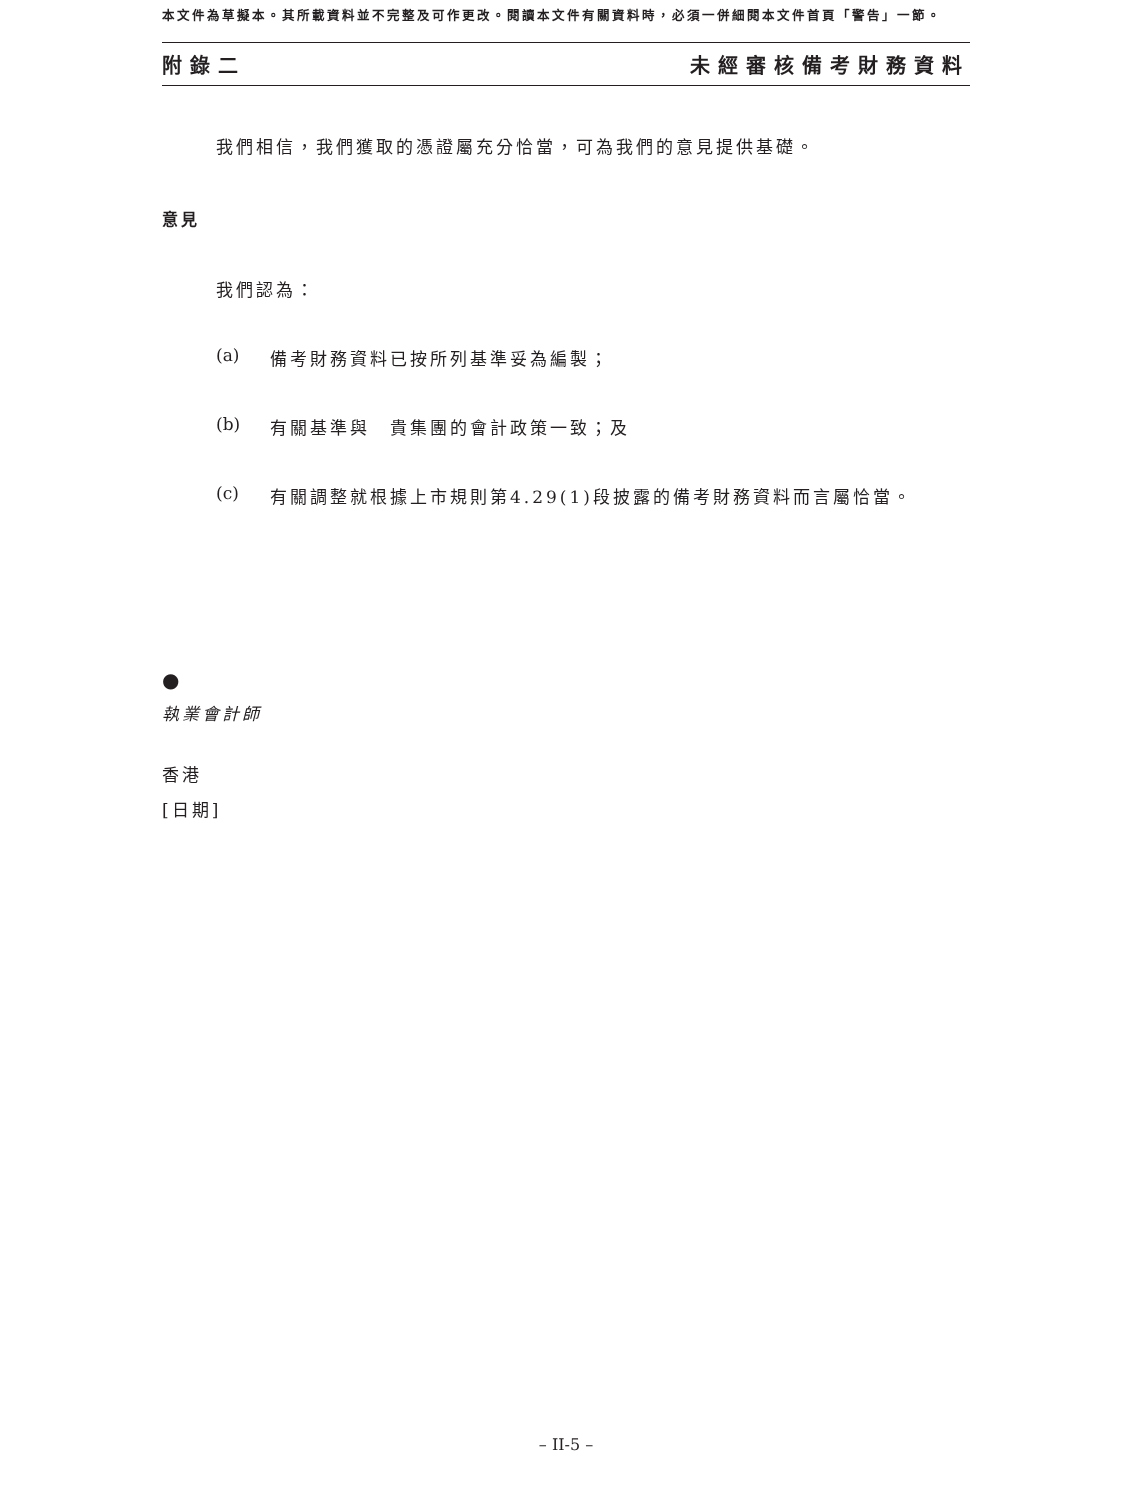本文件為草擬本。其所載資料並不完整及可作更改。閱讀本文件有關資料時，必須一併細閱本文件首頁「警告」一節。
附錄二 未經審核備考財務資料
我們相信，我們獲取的憑證屬充分恰當，可為我們的意見提供基礎。
意見
我們認為：
(a) 備考財務資料已按所列基準妥為編製；
(b) 有關基準與　貴集團的會計政策一致；及
(c) 有關調整就根據上市規則第4.29(1)段披露的備考財務資料而言屬恰當。
●
執業會計師
香港
[日期]
– II-5 –